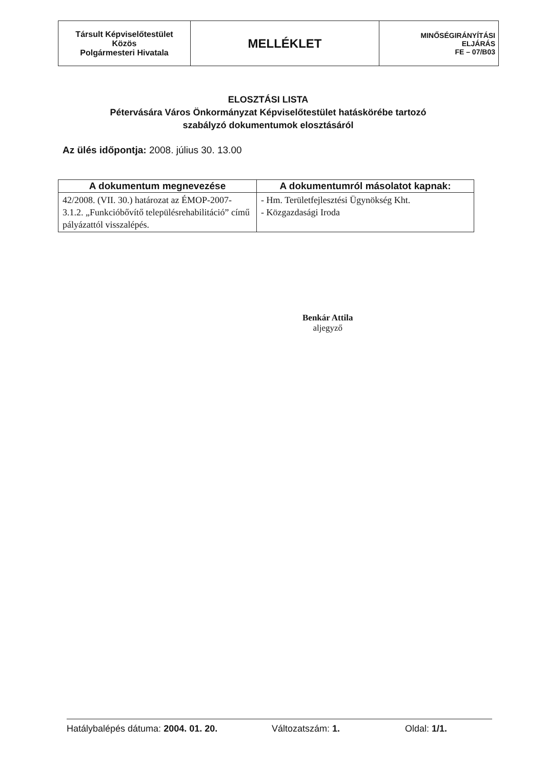| Társult Képviselőtestület Közös Polgármesteri Hivatala | MELLÉKLET | MINŐSÉGIRÁNYÍTÁSI ELJÁRÁS FE – 07/B03 |
ELOSZTÁSI LISTA
Pétervására Város Önkormányzat Képviselőtestület hatáskörébe tartozó
szabályzó dokumentumok elosztásáról
Az ülés időpontja: 2008. július 30. 13.00
| A dokumentum megnevezése | A dokumentumról másolatot kapnak: |
| --- | --- |
| 42/2008. (VII. 30.) határozat az ÉMOP-2007-3.1.2. „Funkcióbővítő településrehabilitáció” című pályázattól visszalépés. | - Hm. Területfejlesztési Ügynökség Kht. - Közgazdasági Iroda |
Benkár Attila
aljegyző
Hatálybalépés dátuma: 2004. 01. 20. Változatszám: 1. Oldal: 1/1.